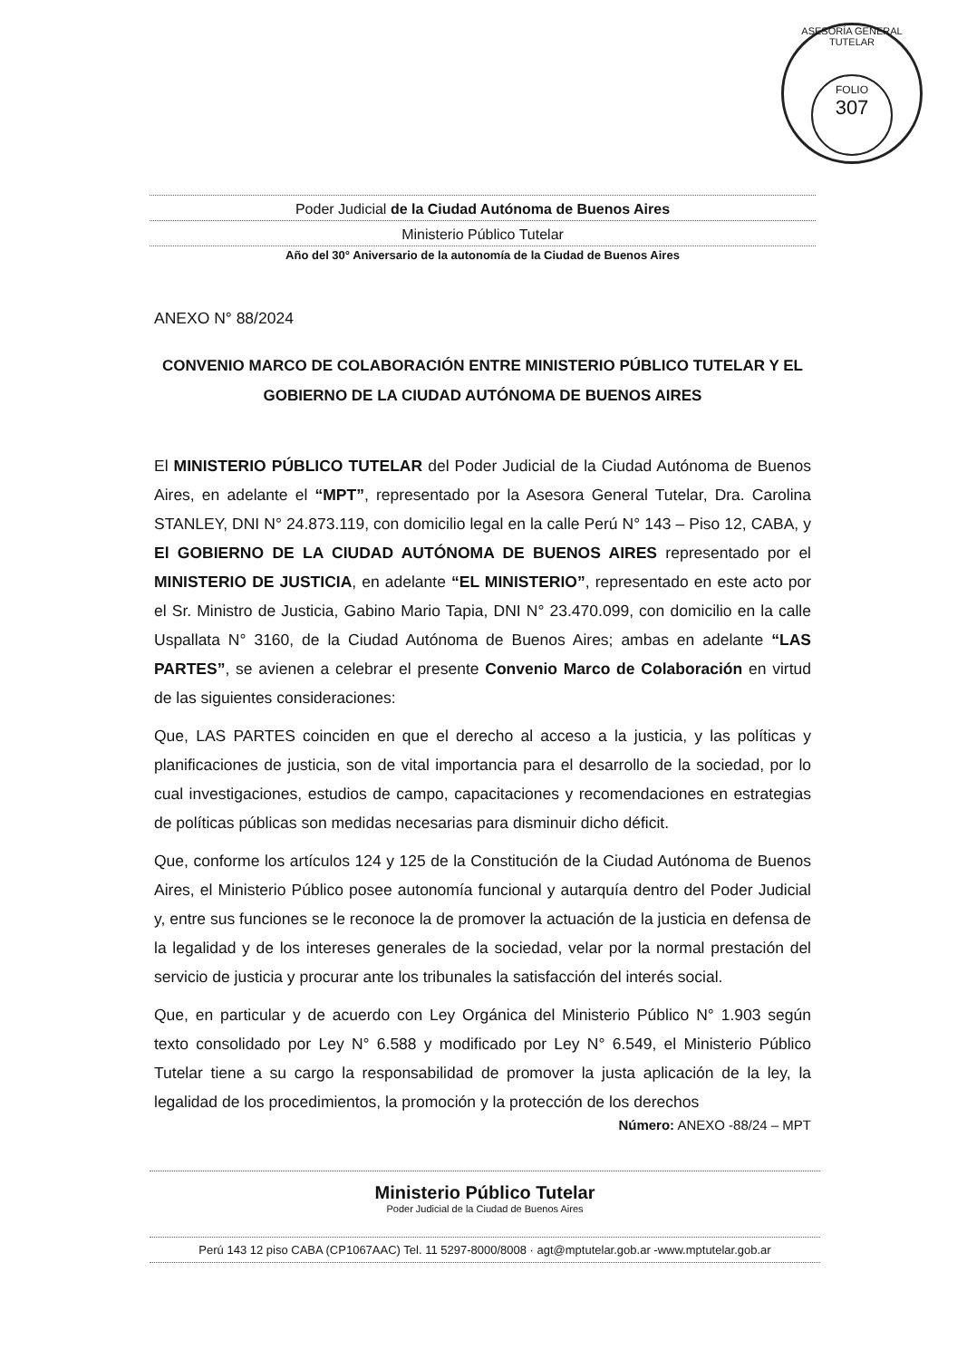ASESORÍA GENERAL TUTELAR
FOLIO
307
Poder Judicial de la Ciudad Autónoma de Buenos Aires
Ministerio Público Tutelar
Año del 30° Aniversario de la autonomía de la Ciudad de Buenos Aires
ANEXO N° 88/2024
CONVENIO MARCO DE COLABORACIÓN ENTRE MINISTERIO PÚBLICO TUTELAR Y EL GOBIERNO DE LA CIUDAD AUTÓNOMA DE BUENOS AIRES
El MINISTERIO PÚBLICO TUTELAR del Poder Judicial de la Ciudad Autónoma de Buenos Aires, en adelante el “MPT”, representado por la Asesora General Tutelar, Dra. Carolina STANLEY, DNI N° 24.873.119, con domicilio legal en la calle Perú N° 143 – Piso 12, CABA, y El GOBIERNO DE LA CIUDAD AUTÓNOMA DE BUENOS AIRES representado por el MINISTERIO DE JUSTICIA, en adelante “EL MINISTERIO”, representado en este acto por el Sr. Ministro de Justicia, Gabino Mario Tapia, DNI N° 23.470.099, con domicilio en la calle Uspallata N° 3160, de la Ciudad Autónoma de Buenos Aires; ambas en adelante “LAS PARTES”, se avienen a celebrar el presente Convenio Marco de Colaboración en virtud de las siguientes consideraciones:
Que, LAS PARTES coinciden en que el derecho al acceso a la justicia, y las políticas y planificaciones de justicia, son de vital importancia para el desarrollo de la sociedad, por lo cual investigaciones, estudios de campo, capacitaciones y recomendaciones en estrategias de políticas públicas son medidas necesarias para disminuir dicho déficit.
Que, conforme los artículos 124 y 125 de la Constitución de la Ciudad Autónoma de Buenos Aires, el Ministerio Público posee autonomía funcional y autarquía dentro del Poder Judicial y, entre sus funciones se le reconoce la de promover la actuación de la justicia en defensa de la legalidad y de los intereses generales de la sociedad, velar por la normal prestación del servicio de justicia y procurar ante los tribunales la satisfacción del interés social.
Que, en particular y de acuerdo con Ley Orgánica del Ministerio Público N° 1.903 según texto consolidado por Ley N° 6.588 y modificado por Ley N° 6.549, el Ministerio Público Tutelar tiene a su cargo la responsabilidad de promover la justa aplicación de la ley, la legalidad de los procedimientos, la promoción y la protección de los derechos
Número: ANEXO -88/24 – MPT
Ministerio Público Tutelar
Poder Judicial de la Ciudad de Buenos Aires
Perú 143 12 piso CABA (CP1067AAC) Tel. 11 5297-8000/8008 · agt@mptutelar.gob.ar -www.mptutelar.gob.ar